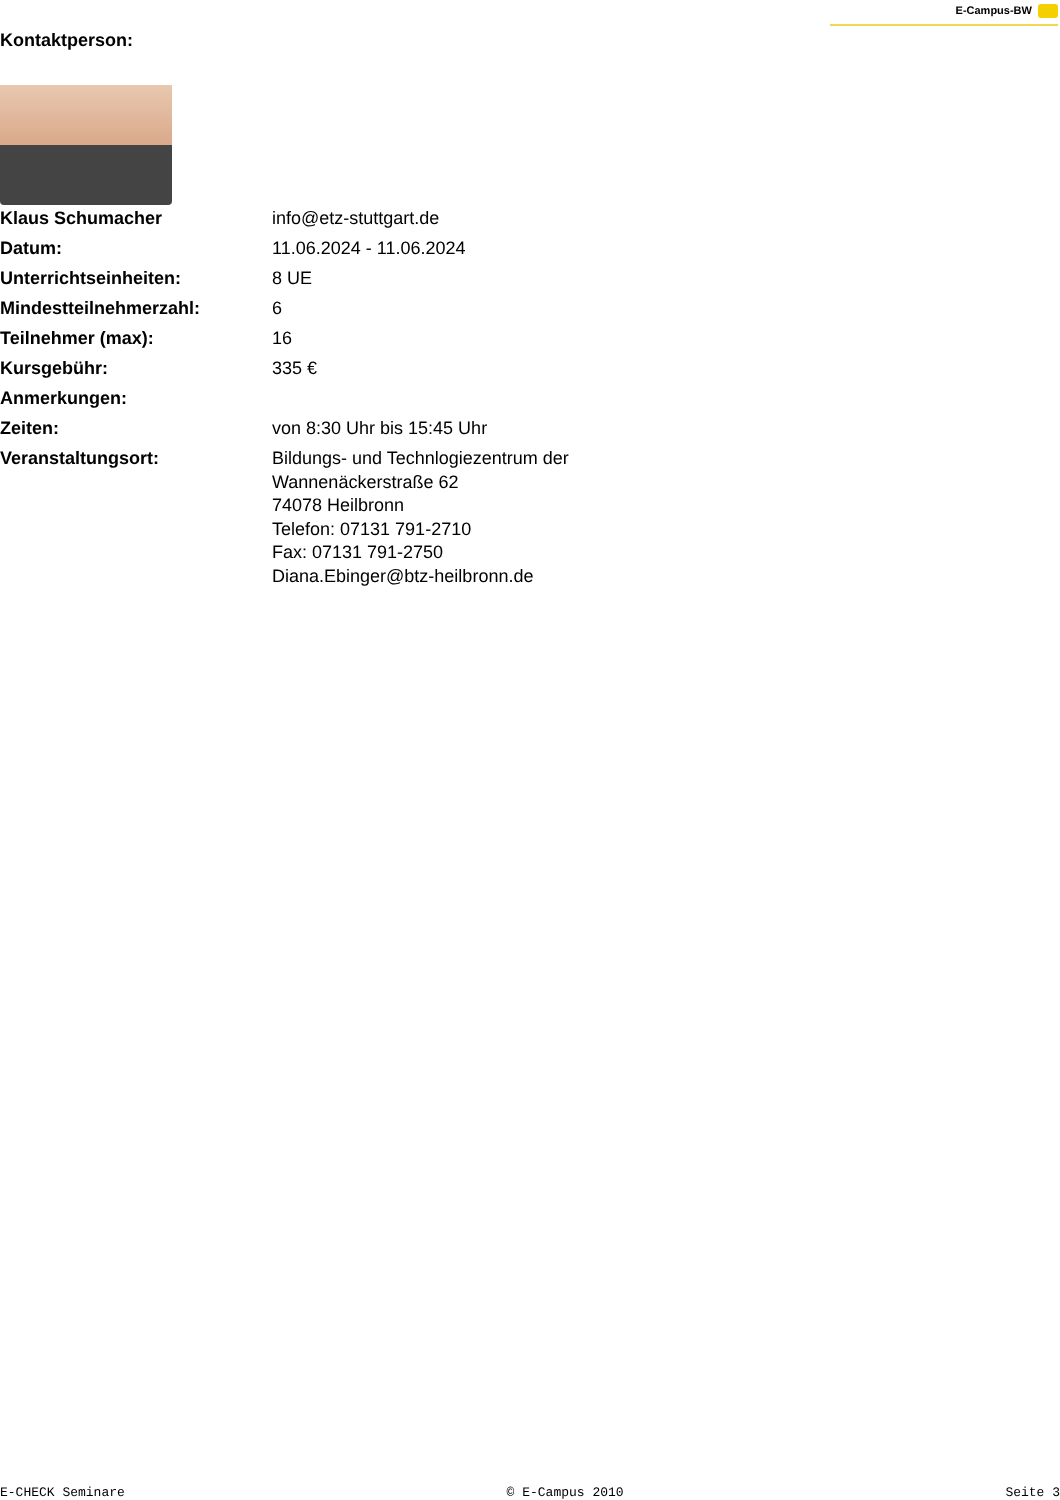E-Campus-BW
Kontaktperson:
| Klaus Schumacher | info@etz-stuttgart.de |
| Datum: | 11.06.2024 - 11.06.2024 |
| Unterrichtseinheiten: | 8 UE |
| Mindestteilnehmerzahl: | 6 |
| Teilnehmer (max): | 16 |
| Kursgebühr: | 335 € |
| Anmerkungen: | |
| Zeiten: | von 8:30 Uhr bis 15:45 Uhr |
| Veranstaltungsort: | Bildungs- und Technlogiezentrum der Wannenäckerstraße 62 74078 Heilbronn Telefon: 07131 791-2710 Fax: 07131 791-2750 Diana.Ebinger@btz-heilbronn.de |
E-CHECK Seminare © E-Campus 2010 Seite 3